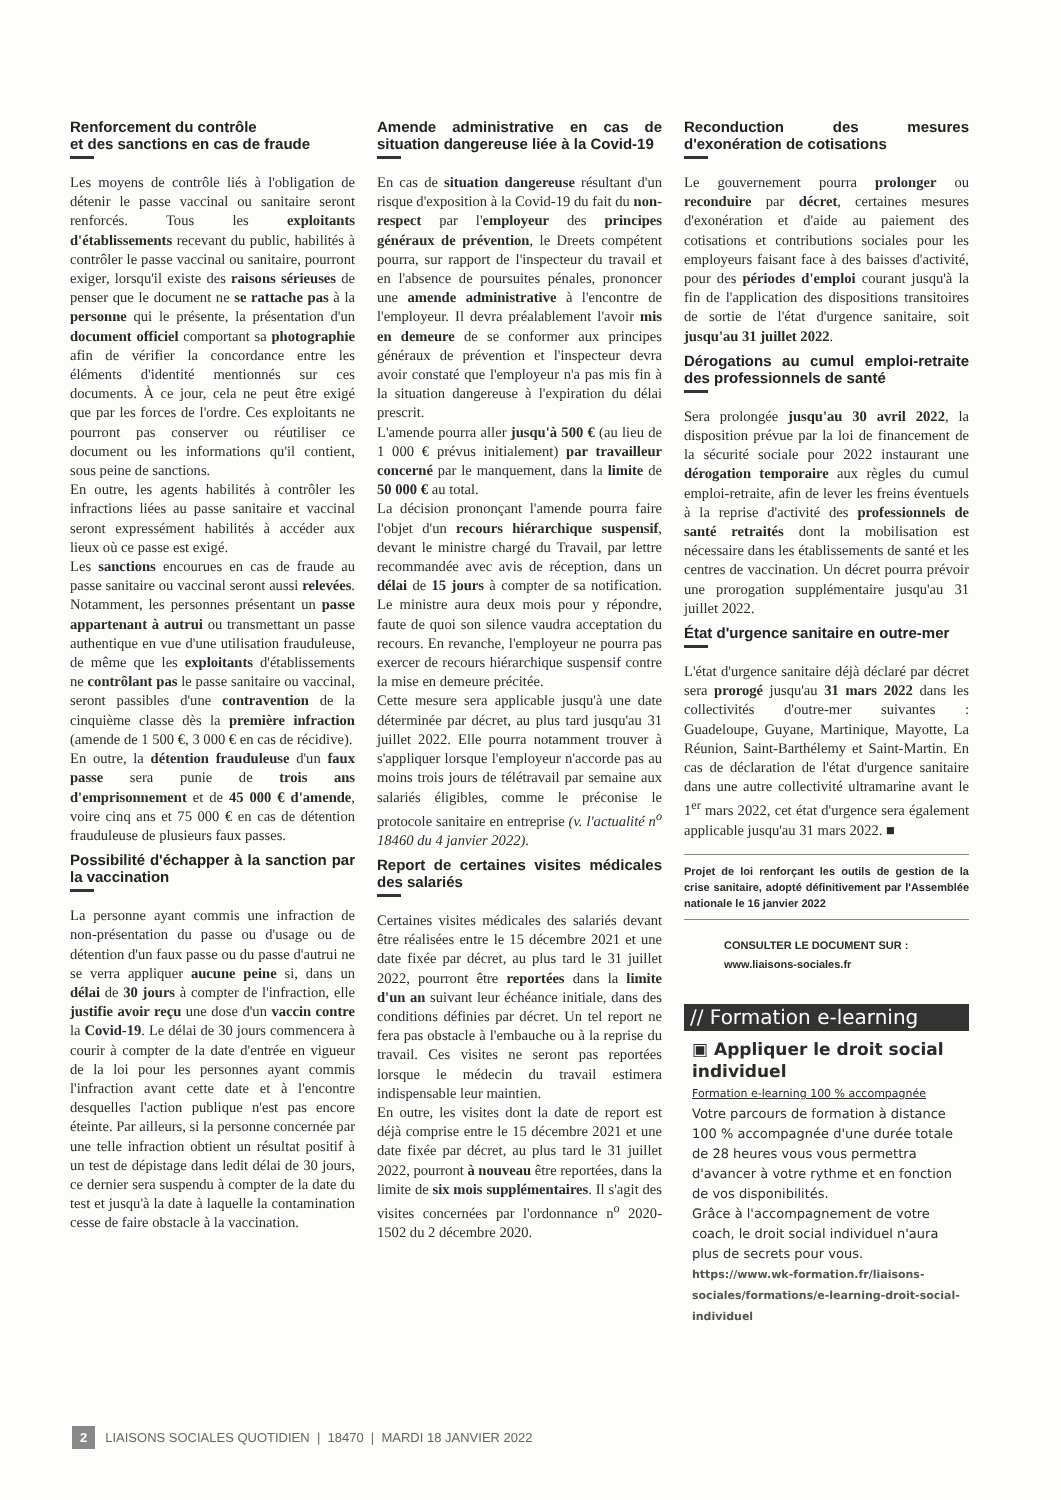Renforcement du contrôle
et des sanctions en cas de fraude
Les moyens de contrôle liés à l'obligation de détenir le passe vaccinal ou sanitaire seront renforcés. Tous les exploitants d'établissements recevant du public, habilités à contrôler le passe vaccinal ou sanitaire, pourront exiger, lorsqu'il existe des raisons sérieuses de penser que le document ne se rattache pas à la personne qui le présente, la présentation d'un document officiel comportant sa photographie afin de vérifier la concordance entre les éléments d'identité mentionnés sur ces documents. À ce jour, cela ne peut être exigé que par les forces de l'ordre. Ces exploitants ne pourront pas conserver ou réutiliser ce document ou les informations qu'il contient, sous peine de sanctions.
En outre, les agents habilités à contrôler les infractions liées au passe sanitaire et vaccinal seront expressément habilités à accéder aux lieux où ce passe est exigé.
Les sanctions encourues en cas de fraude au passe sanitaire ou vaccinal seront aussi relevées. Notamment, les personnes présentant un passe appartenant à autrui ou transmettant un passe authentique en vue d'une utilisation frauduleuse, de même que les exploitants d'établissements ne contrôlant pas le passe sanitaire ou vaccinal, seront passibles d'une contravention de la cinquième classe dès la première infraction (amende de 1 500 €, 3 000 € en cas de récidive).
En outre, la détention frauduleuse d'un faux passe sera punie de trois ans d'emprisonnement et de 45 000 € d'amende, voire cinq ans et 75 000 € en cas de détention frauduleuse de plusieurs faux passes.
Possibilité d'échapper à la sanction par la vaccination
La personne ayant commis une infraction de non-présentation du passe ou d'usage ou de détention d'un faux passe ou du passe d'autrui ne se verra appliquer aucune peine si, dans un délai de 30 jours à compter de l'infraction, elle justifie avoir reçu une dose d'un vaccin contre la Covid-19. Le délai de 30 jours commencera à courir à compter de la date d'entrée en vigueur de la loi pour les personnes ayant commis l'infraction avant cette date et à l'encontre desquelles l'action publique n'est pas encore éteinte. Par ailleurs, si la personne concernée par une telle infraction obtient un résultat positif à un test de dépistage dans ledit délai de 30 jours, ce dernier sera suspendu à compter de la date du test et jusqu'à la date à laquelle la contamination cesse de faire obstacle à la vaccination.
Amende administrative en cas de situation dangereuse liée à la Covid-19
En cas de situation dangereuse résultant d'un risque d'exposition à la Covid-19 du fait du non-respect par l'employeur des principes généraux de prévention, le Dreets compétent pourra, sur rapport de l'inspecteur du travail et en l'absence de poursuites pénales, prononcer une amende administrative à l'encontre de l'employeur. Il devra préalablement l'avoir mis en demeure de se conformer aux principes généraux de prévention et l'inspecteur devra avoir constaté que l'employeur n'a pas mis fin à la situation dangereuse à l'expiration du délai prescrit.
L'amende pourra aller jusqu'à 500 € (au lieu de 1 000 € prévus initialement) par travailleur concerné par le manquement, dans la limite de 50 000 € au total.
La décision prononçant l'amende pourra faire l'objet d'un recours hiérarchique suspensif, devant le ministre chargé du Travail, par lettre recommandée avec avis de réception, dans un délai de 15 jours à compter de sa notification. Le ministre aura deux mois pour y répondre, faute de quoi son silence vaudra acceptation du recours. En revanche, l'employeur ne pourra pas exercer de recours hiérarchique suspensif contre la mise en demeure précitée.
Cette mesure sera applicable jusqu'à une date déterminée par décret, au plus tard jusqu'au 31 juillet 2022. Elle pourra notamment trouver à s'appliquer lorsque l'employeur n'accorde pas au moins trois jours de télétravail par semaine aux salariés éligibles, comme le préconise le protocole sanitaire en entreprise (v. l'actualité n<sup>o</sup> 18460 du 4 janvier 2022).
Report de certaines visites médicales des salariés
Certaines visites médicales des salariés devant être réalisées entre le 15 décembre 2021 et une date fixée par décret, au plus tard le 31 juillet 2022, pourront être reportées dans la limite d'un an suivant leur échéance initiale, dans des conditions définies par décret. Un tel report ne fera pas obstacle à l'embauche ou à la reprise du travail. Ces visites ne seront pas reportées lorsque le médecin du travail estimera indispensable leur maintien.
En outre, les visites dont la date de report est déjà comprise entre le 15 décembre 2021 et une date fixée par décret, au plus tard le 31 juillet 2022, pourront à nouveau être reportées, dans la limite de six mois supplémentaires. Il s'agit des visites concernées par l'ordonnance n<sup>o</sup> 2020-1502 du 2 décembre 2020.
Reconduction des mesures d'exonération de cotisations
Le gouvernement pourra prolonger ou reconduire par décret, certaines mesures d'exonération et d'aide au paiement des cotisations et contributions sociales pour les employeurs faisant face à des baisses d'activité, pour des périodes d'emploi courant jusqu'à la fin de l'application des dispositions transitoires de sortie de l'état d'urgence sanitaire, soit jusqu'au 31 juillet 2022.
Dérogations au cumul emploi-retraite des professionnels de santé
Sera prolongée jusqu'au 30 avril 2022, la disposition prévue par la loi de financement de la sécurité sociale pour 2022 instaurant une dérogation temporaire aux règles du cumul emploi-retraite, afin de lever les freins éventuels à la reprise d'activité des professionnels de santé retraités dont la mobilisation est nécessaire dans les établissements de santé et les centres de vaccination. Un décret pourra prévoir une prorogation supplémentaire jusqu'au 31 juillet 2022.
État d'urgence sanitaire en outre-mer
L'état d'urgence sanitaire déjà déclaré par décret sera prorogé jusqu'au 31 mars 2022 dans les collectivités d'outre-mer suivantes : Guadeloupe, Guyane, Martinique, Mayotte, La Réunion, Saint-Barthélemy et Saint-Martin. En cas de déclaration de l'état d'urgence sanitaire dans une autre collectivité ultramarine avant le 1<sup>er</sup> mars 2022, cet état d'urgence sera également applicable jusqu'au 31 mars 2022. ■
Projet de loi renforçant les outils de gestion de la crise sanitaire, adopté définitivement par l'Assemblée nationale le 16 janvier 2022
CONSULTER LE DOCUMENT SUR :
www.liaisons-sociales.fr
// Formation e-learning
▣ Appliquer le droit social individuel
Formation e-learning 100 % accompagnée
Votre parcours de formation à distance 100 % accompagnée d'une durée totale de 28 heures vous vous permettra d'avancer à votre rythme et en fonction de vos disponibilités.
Grâce à l'accompagnement de votre coach, le droit social individuel n'aura plus de secrets pour vous.
https://www.wk-formation.fr/liaisons-sociales/formations/e-learning-droit-social-individuel
2 LIAISONS SOCIALES QUOTIDIEN | 18470 | MARDI 18 JANVIER 2022